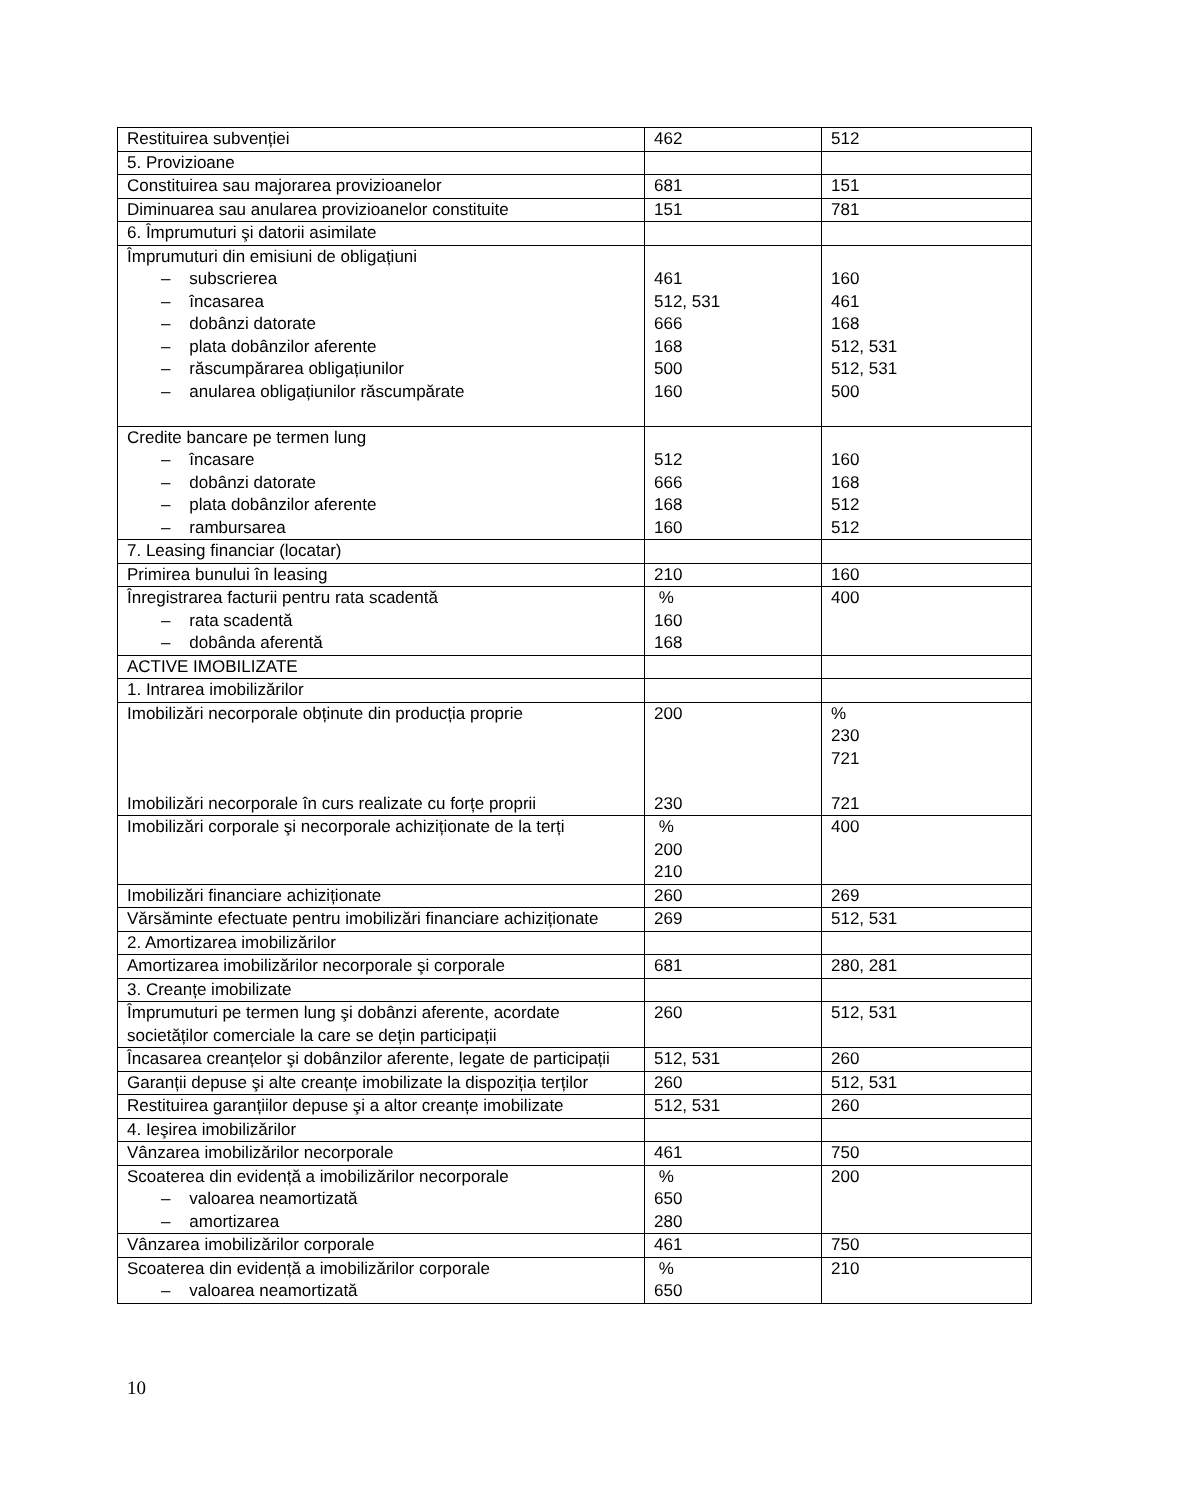| Restituirea subvenției | 462 | 512 |
| 5. Provizioane | | |
| Constituirea sau majorarea provizioanelor | 681 | 151 |
| Diminuarea sau anularea provizioanelor constituite | 151 | 781 |
| 6. Împrumuturi şi datorii asimilate | | |
| Împrumuturi din emisiuni de obligațiuni – subscrierea – încasarea – dobânzi datorate – plata dobânzilor aferente – răscumpărarea obligațiunilor – anularea obligațiunilor răscumpărate | 461 512, 531 666 168 500 160 | 160 461 168 512, 531 512, 531 500 |
| Credite bancare pe termen lung – încasare – dobânzi datorate – plata dobânzilor aferente – rambursarea | 512 666 168 160 | 160 168 512 512 |
| 7. Leasing financiar (locatar) | | |
| Primirea bunului în leasing | 210 | 160 |
| Înregistrarea facturii pentru rata scadentă – rata scadentă – dobânda aferentă | % 160 168 | 400 |
| ACTIVE IMOBILIZATE | | |
| 1. Intrarea imobilizărilor | | |
| Imobilizări necorporale obținute din producția proprie Imobilizări necorporale în curs realizate cu forțe proprii | 200 230 | % 230 721 721 |
| Imobilizări corporale şi necorporale achiziționate de la terți | % 200 210 | 400 |
| Imobilizări financiare achiziționate | 260 | 269 |
| Vărsăminte efectuate pentru imobilizări financiare achiziționate | 269 | 512, 531 |
| 2. Amortizarea imobilizărilor | | |
| Amortizarea imobilizărilor necorporale şi corporale | 681 | 280, 281 |
| 3. Creanțe imobilizate | | |
| Împrumuturi pe termen lung şi dobânzi aferente, acordate societăților comerciale la care se dețin participații | 260 | 512, 531 |
| Încasarea creanțelor şi dobânzilor aferente, legate de participații | 512, 531 | 260 |
| Garanții depuse şi alte creanțe imobilizate la dispoziția terților | 260 | 512, 531 |
| Restituirea garanțiilor depuse şi a altor creanțe imobilizate | 512, 531 | 260 |
| 4. Ieşirea imobilizărilor | | |
| Vânzarea imobilizărilor necorporale | 461 | 750 |
| Scoaterea din evidență a imobilizărilor necorporale – valoarea neamortizată – amortizarea | % 650 280 | 200 |
| Vânzarea imobilizărilor corporale | 461 | 750 |
| Scoaterea din evidență a imobilizărilor corporale – valoarea neamortizată | % 650 | 210 |
10